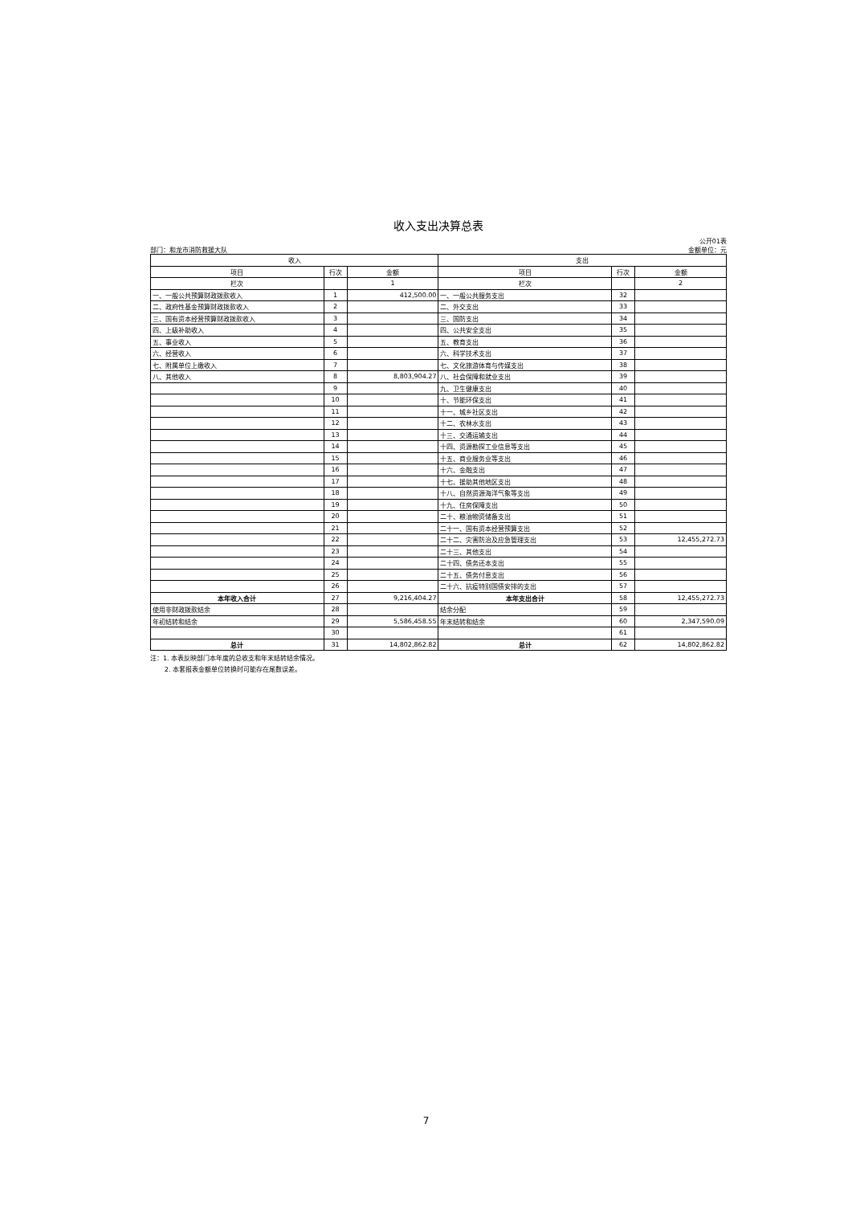收入支出决算总表
部门：和龙市消防救援大队 公开01表
金额单位：元
| 收入 | | | 支出 | | |
| --- | --- | --- | --- | --- | --- |
| 项目 | 行次 | 金额 | 项目 | 行次 | 金额 |
| 栏次 | | 1 | 栏次 | | 2 |
| 一、一般公共预算财政拨款收入 | 1 | 412,500.00 | 一、一般公共服务支出 | 32 | |
| 二、政府性基金预算财政拨款收入 | 2 | | 二、外交支出 | 33 | |
| 三、国有资本经营预算财政拨款收入 | 3 | | 三、国防支出 | 34 | |
| 四、上级补助收入 | 4 | | 四、公共安全支出 | 35 | |
| 五、事业收入 | 5 | | 五、教育支出 | 36 | |
| 六、经营收入 | 6 | | 六、科学技术支出 | 37 | |
| 七、附属单位上缴收入 | 7 | | 七、文化旅游体育与传媒支出 | 38 | |
| 八、其他收入 | 8 | 8,803,904.27 | 八、社会保障和就业支出 | 39 | |
| | 9 | | 九、卫生健康支出 | 40 | |
| | 10 | | 十、节能环保支出 | 41 | |
| | 11 | | 十一、城乡社区支出 | 42 | |
| | 12 | | 十二、农林水支出 | 43 | |
| | 13 | | 十三、交通运输支出 | 44 | |
| | 14 | | 十四、资源勘探工业信息等支出 | 45 | |
| | 15 | | 十五、商业服务业等支出 | 46 | |
| | 16 | | 十六、金融支出 | 47 | |
| | 17 | | 十七、援助其他地区支出 | 48 | |
| | 18 | | 十八、自然资源海洋气象等支出 | 49 | |
| | 19 | | 十九、住房保障支出 | 50 | |
| | 20 | | 二十、粮油物资储备支出 | 51 | |
| | 21 | | 二十一、国有资本经营预算支出 | 52 | |
| | 22 | | 二十二、灾害防治及应急管理支出 | 53 | 12,455,272.73 |
| | 23 | | 二十三、其他支出 | 54 | |
| | 24 | | 二十四、债务还本支出 | 55 | |
| | 25 | | 二十五、债务付息支出 | 56 | |
| | 26 | | 二十六、抗疫特别国债安排的支出 | 57 | |
| 本年收入合计 | 27 | 9,216,404.27 | 本年支出合计 | 58 | 12,455,272.73 |
| 使用非财政拨款结余 | 28 | | 结余分配 | 59 | |
| 年初结转和结余 | 29 | 5,586,458.55 | 年末结转和结余 | 60 | 2,347,590.09 |
| | 30 | | | 61 | |
| 总计 | 31 | 14,802,862.82 | 总计 | 62 | 14,802,862.82 |
注：1. 本表反映部门本年度的总收支和年末结转结余情况。
2. 本套报表金额单位转换时可能存在尾数误差。
7